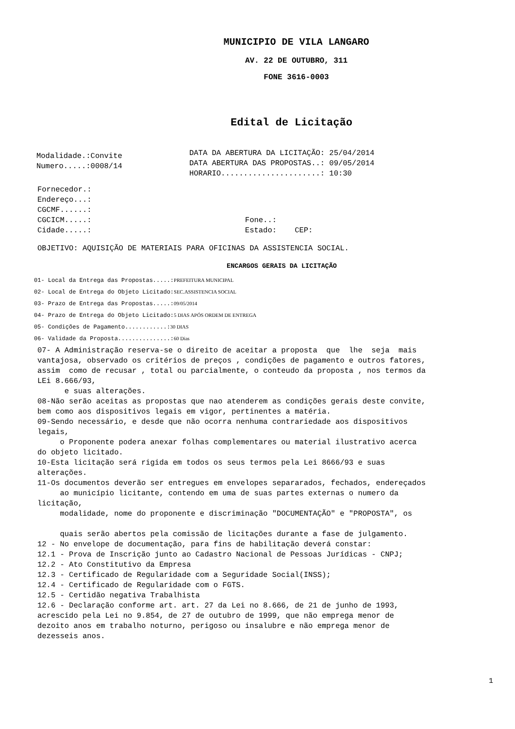MUNICIPIO DE VILA LANGARO
AV. 22 DE OUTUBRO, 311
FONE 3616-0003
Edital de Licitação
Modalidade.:Convite
Numero.....:0008/14
DATA DA ABERTURA DA LICITAÇÃO: 25/04/2014
DATA ABERTURA DAS PROPOSTAS..: 09/05/2014
HORARIO......................: 10:30
Fornecedor.:
Endereço...:
CGCMF......:
CGCICM.....:                                  Fone..:
Cidade.....:                                  Estado:    CEP:
OBJETIVO: AQUISIÇÃO DE MATERIAIS PARA OFICINAS DA ASSISTENCIA SOCIAL.
ENCARGOS GERAIS DA LICITAÇÃO
01- Local da Entrega das Propostas.....:PREFEITURA MUNICIPAL
02- Local de Entrega do Objeto Licitado:SEC.ASSISTENCIA SOCIAL
03- Prazo de Entrega das Propostas.....:09/05/2014
04- Prazo de Entrega do Objeto Licitado:5 DIAS APÓS ORDEM DE ENTREGA
05- Condições de Pagamento............:30 DIAS
06- Validade da Proposta...............:60 Dias
07- A Administração reserva-se o direito de aceitar a proposta  que  lhe  seja  mais
vantajosa, observado os critérios de preços , condições de pagamento e outros fatores,
assim  como de recusar , total ou parcialmente, o conteudo da proposta , nos termos da
LEi 8.666/93,
      e suas alterações.
08-Não serão aceitas as propostas que nao atenderem as condições gerais deste convite,
bem como aos dispositivos legais em vigor, pertinentes a matéria.
09-Sendo necessário, e desde que não ocorra nenhuma contrariedade aos dispositivos
legais,
     o Proponente podera anexar folhas complementares ou material ilustrativo acerca
do objeto licitado.
10-Esta licitação será rigida em todos os seus termos pela Lei 8666/93 e suas
alterações.
11-Os documentos deverão ser entregues em envelopes separarados, fechados, endereçados
     ao município licitante, contendo em uma de suas partes externas o numero da
licitação,
     modalidade, nome do proponente e discriminação "DOCUMENTAÇÃO" e "PROPOSTA", os

     quais serão abertos pela comissão de licitações durante a fase de julgamento.
12 - No envelope de documentação, para fins de habilitação deverá constar:
12.1 - Prova de Inscrição junto ao Cadastro Nacional de Pessoas Jurídicas - CNPJ;
12.2 - Ato Constitutivo da Empresa
12.3 - Certificado de Regularidade com a Seguridade Social(INSS);
12.4 - Certificado de Regularidade com o FGTS.
12.5 - Certidão negativa Trabalhista
12.6 - Declaração conforme art. art. 27 da Lei no 8.666, de 21 de junho de 1993,
acrescido pela Lei no 9.854, de 27 de outubro de 1999, que não emprega menor de
dezoito anos em trabalho noturno, perigoso ou insalubre e não emprega menor de
dezesseis anos.
1